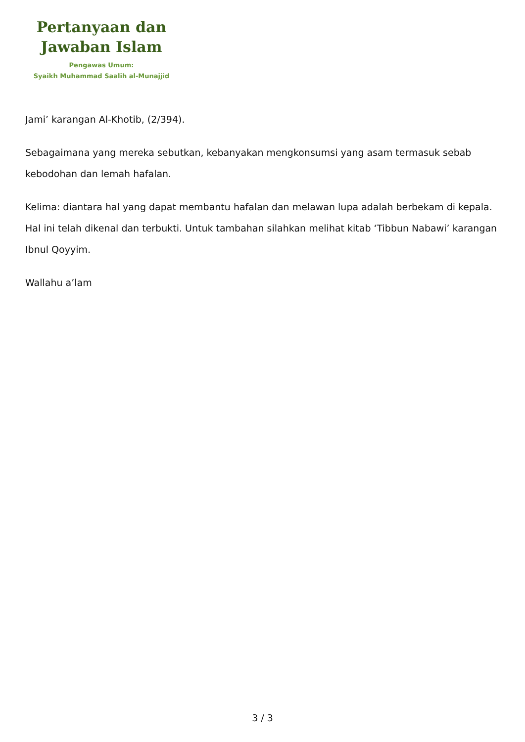Pertanyaan dan
Jawaban Islam
Pengawas Umum:
Syaikh Muhammad Saalih al-Munajjid
Jami’ karangan Al-Khotib, (2/394).
Sebagaimana yang mereka sebutkan, kebanyakan mengkonsumsi yang asam termasuk sebab kebodohan dan lemah hafalan.
Kelima: diantara hal yang dapat membantu hafalan dan melawan lupa adalah berbekam di kepala. Hal ini telah dikenal dan terbukti. Untuk tambahan silahkan melihat kitab ‘Tibbun Nabawi’ karangan Ibnul Qoyyim.
Wallahu a’lam
3 / 3